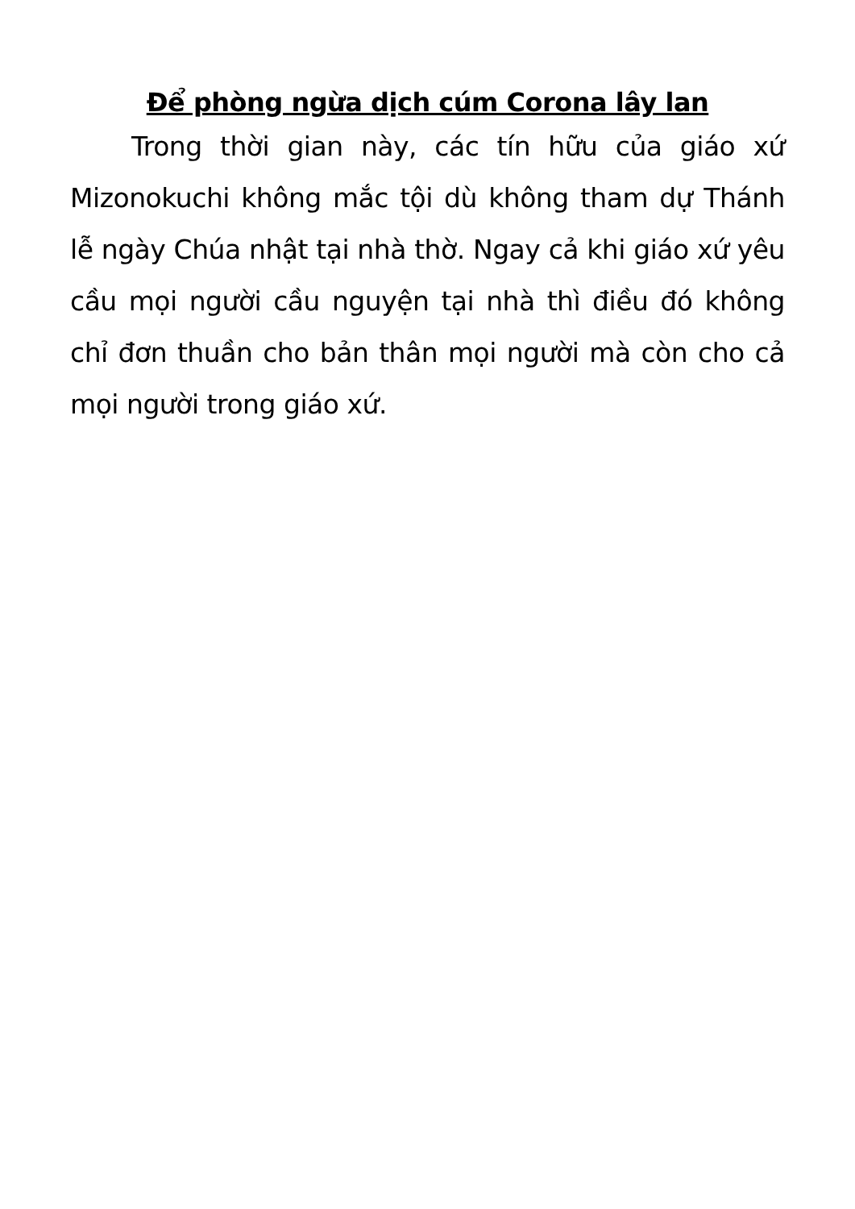Để phòng ngừa dịch cúm Corona lây lan
Trong thời gian này, các tín hữu của giáo xứ Mizonokuchi không mắc tội dù không tham dự Thánh lễ ngày Chúa nhật tại nhà thờ. Ngay cả khi giáo xứ yêu cầu mọi người cầu nguyện tại nhà thì điều đó không chỉ đơn thuần cho bản thân mọi người mà còn cho cả mọi người trong giáo xứ.